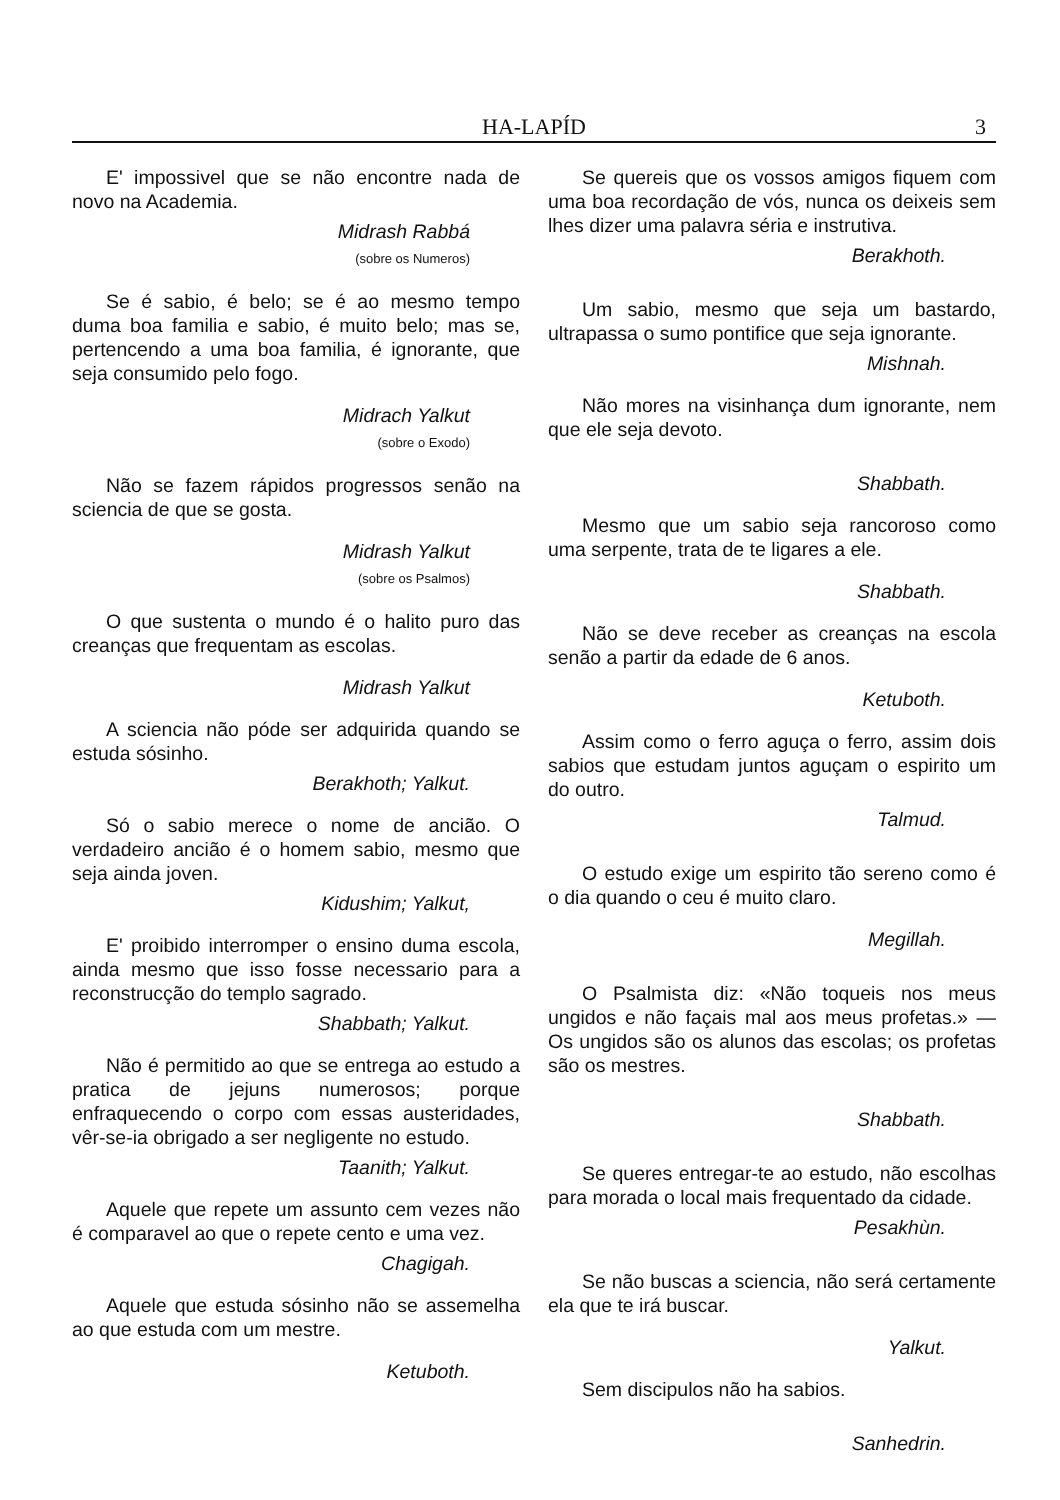HA-LAPÍD 3
E' impossivel que se não encontre nada de novo na Academia.
Midrash Rabbá
(sobre os Numeros)
Se é sabio, é belo; se é ao mesmo tempo duma boa familia e sabio, é muito belo; mas se, pertencendo a uma boa familia, é ignorante, que seja consumido pelo fogo.
Midrach Yalkut
(sobre o Exodo)
Não se fazem rápidos progressos senão na sciencia de que se gosta.
Midrash Yalkut
(sobre os Psalmos)
O que sustenta o mundo é o halito puro das creanças que frequentam as escolas.
Midrash Yalkut
A sciencia não póde ser adquirida quando se estuda sósinho.
Berakhoth; Yalkut.
Só o sabio merece o nome de ancião. O verdadeiro ancião é o homem sabio, mesmo que seja ainda joven.
Kidushim; Yalkut,
E' proibido interromper o ensino duma escola, ainda mesmo que isso fosse necessario para a reconstrucção do templo sagrado.
Shabbath; Yalkut.
Não é permitido ao que se entrega ao estudo a pratica de jejuns numerosos; porque enfraquecendo o corpo com essas austeridades, vêr-se-ia obrigado a ser negligente no estudo.
Taanith; Yalkut.
Aquele que repete um assunto cem vezes não é comparavel ao que o repete cento e uma vez.
Chagigah.
Aquele que estuda sósinho não se assemelha ao que estuda com um mestre.
Ketuboth.
Se quereis que os vossos amigos fiquem com uma boa recordação de vós, nunca os deixeis sem lhes dizer uma palavra séria e instrutiva.
Berakhoth.
Um sabio, mesmo que seja um bastardo, ultrapassa o sumo pontifice que seja ignorante.
Mishnah.
Não mores na visinhança dum ignorante, nem que ele seja devoto.
Shabbath.
Mesmo que um sabio seja rancoroso como uma serpente, trata de te ligares a ele.
Shabbath.
Não se deve receber as creanças na escola senão a partir da edade de 6 anos.
Ketuboth.
Assim como o ferro aguça o ferro, assim dois sabios que estudam juntos aguçam o espirito um do outro.
Talmud.
O estudo exige um espirito tão sereno como é o dia quando o ceu é muito claro.
Megillah.
O Psalmista diz: «Não toqueis nos meus ungidos e não façais mal aos meus profetas.» — Os ungidos são os alunos das escolas; os profetas são os mestres.
Shabbath.
Se queres entregar-te ao estudo, não escolhas para morada o local mais frequentado da cidade.
Pesakhùn.
Se não buscas a sciencia, não será certamente ela que te irá buscar.
Yalkut.
Sem discipulos não ha sabios.
Sanhedrin.